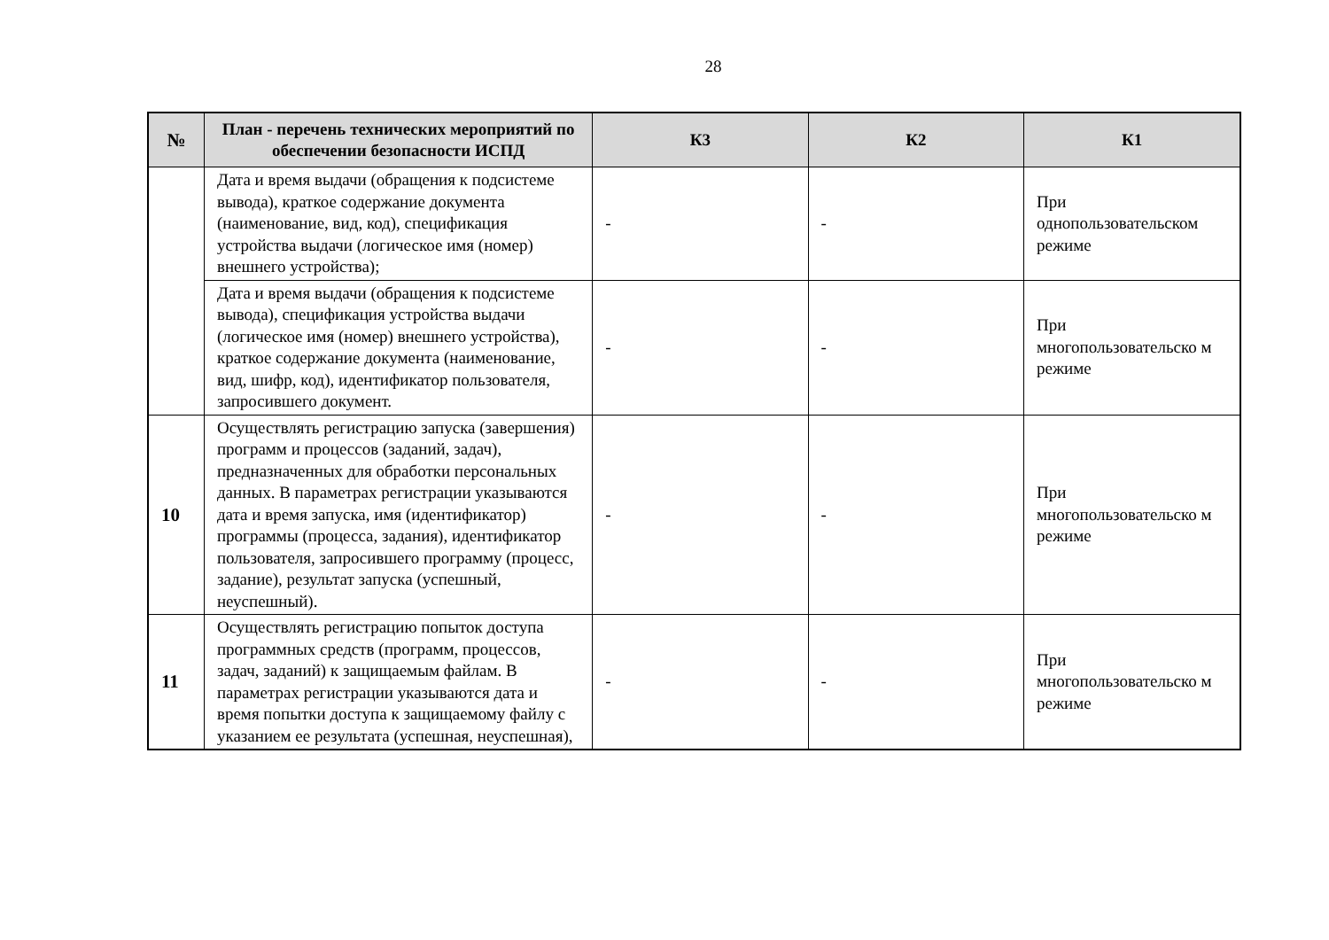28
| № | План - перечень технических мероприятий по обеспечении безопасности ИСПД | К3 | К2 | К1 |
| --- | --- | --- | --- | --- |
| | Дата и время выдачи (обращения к подсистеме вывода), краткое содержание документа (наименование, вид, код), спецификация устройства выдачи (логическое имя (номер) внешнего устройства); | - | - | При однопользовательском режиме |
| | Дата и время выдачи (обращения к подсистеме вывода), спецификация устройства выдачи (логическое имя (номер) внешнего устройства), краткое содержание документа (наименование, вид, шифр, код), идентификатор пользователя, запросившего документ. | - | - | При многопользовательско м режиме |
| 10 | Осуществлять регистрацию запуска (завершения) программ и процессов (заданий, задач), предназначенных для обработки персональных данных. В параметрах регистрации указываются дата и время запуска, имя (идентификатор) программы (процесса, задания), идентификатор пользователя, запросившего программу (процесс, задание), результат запуска (успешный, неуспешный). | - | - | При многопользовательско м режиме |
| 11 | Осуществлять регистрацию попыток доступа программных средств (программ, процессов, задач, заданий) к защищаемым файлам. В параметрах регистрации указываются дата и время попытки доступа к защищаемому файлу с указанием ее результата (успешная, неуспешная), | - | - | При многопользовательско м режиме |